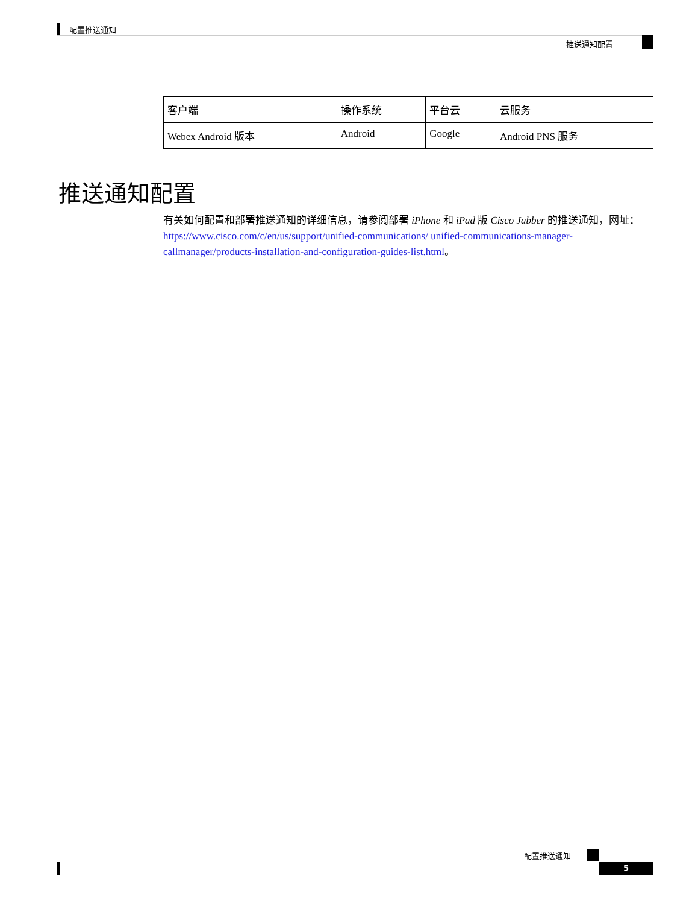配置推送通知
推送通知配置
| 客户端 | 操作系统 | 平台云 | 云服务 |
| --- | --- | --- | --- |
| Webex Android 版本 | Android | Google | Android PNS 服务 |
推送通知配置
有关如何配置和部署推送通知的详细信息，请参阅部署 iPhone 和 iPad 版 Cisco Jabber 的推送通知，网址：https://www.cisco.com/c/en/us/support/unified-communications/ unified-communications-manager-callmanager/products-installation-and-configuration-guides-list.html。
配置推送通知
5